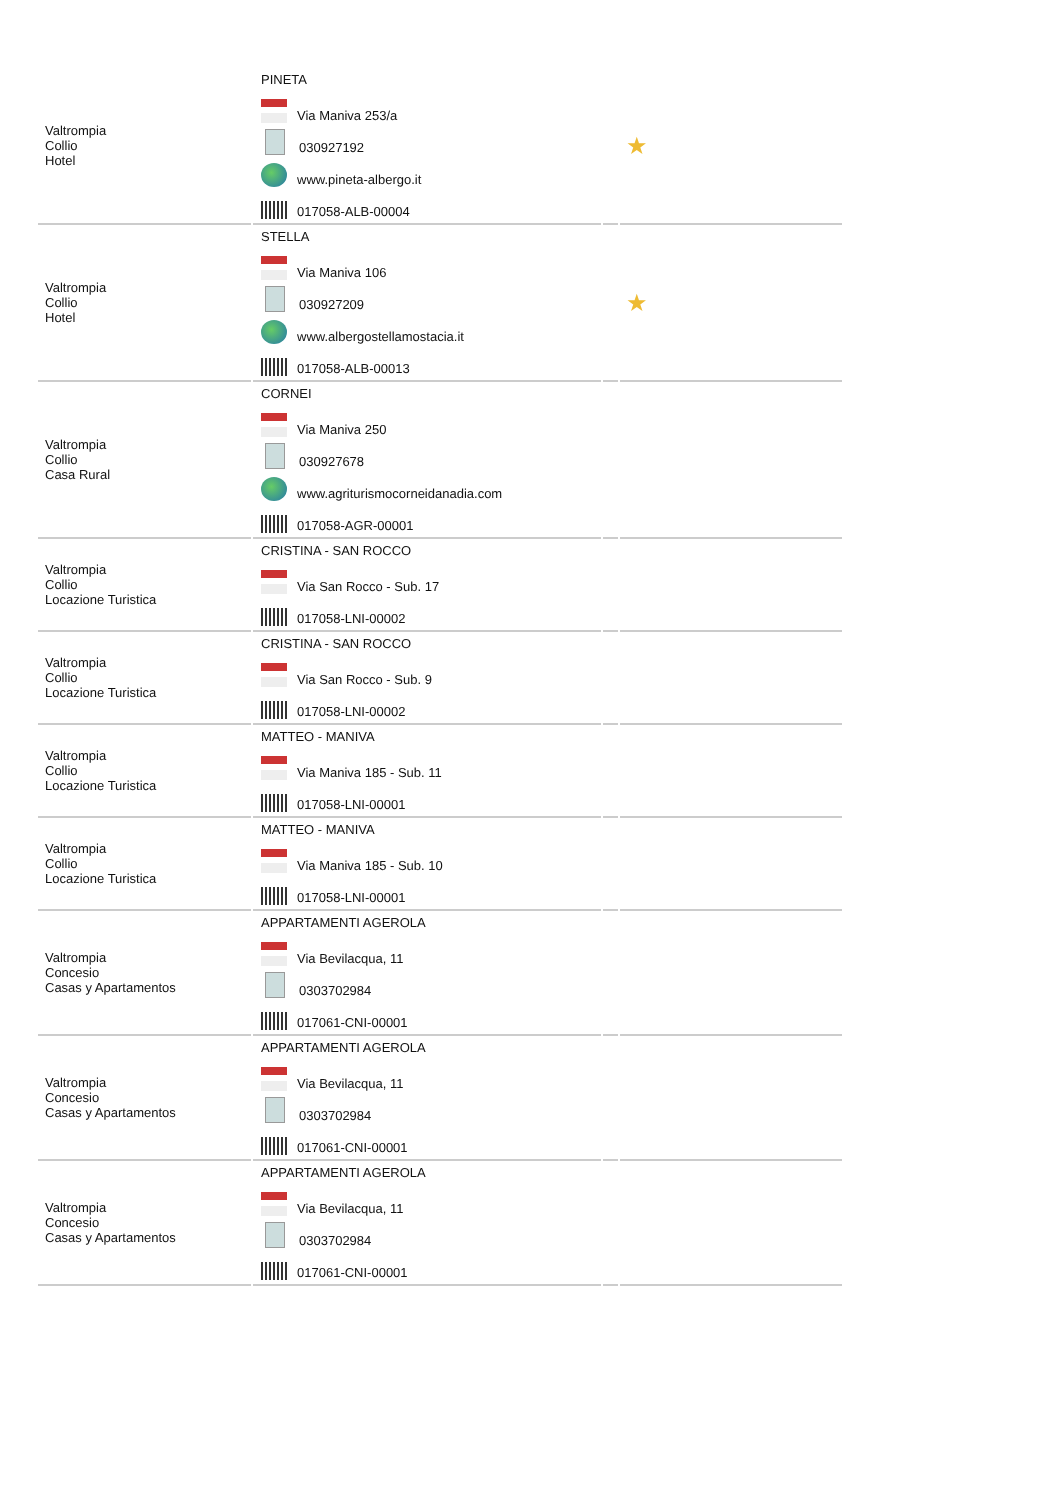| Valtrompia Collio Hotel | PINETA Via Maniva 253/a 030927192 www.pineta-albergo.it 017058-ALB-00004 | | ★ |
| Valtrompia Collio Hotel | STELLA Via Maniva 106 030927209 www.albergostellamostacia.it 017058-ALB-00013 | | ★ |
| Valtrompia Collio Casa Rural | CORNEI Via Maniva 250 030927678 www.agriturismocorneidanadia.com 017058-AGR-00001 | | |
| Valtrompia Collio Locazione Turistica | CRISTINA - SAN ROCCO Via San Rocco - Sub. 17 017058-LNI-00002 | | |
| Valtrompia Collio Locazione Turistica | CRISTINA - SAN ROCCO Via San Rocco - Sub. 9 017058-LNI-00002 | | |
| Valtrompia Collio Locazione Turistica | MATTEO - MANIVA Via Maniva 185 - Sub. 11 017058-LNI-00001 | | |
| Valtrompia Collio Locazione Turistica | MATTEO - MANIVA Via Maniva 185 - Sub. 10 017058-LNI-00001 | | |
| Valtrompia Concesio Casas y Apartamentos | APPARTAMENTI AGEROLA Via Bevilacqua, 11 0303702984 017061-CNI-00001 | | |
| Valtrompia Concesio Casas y Apartamentos | APPARTAMENTI AGEROLA Via Bevilacqua, 11 0303702984 017061-CNI-00001 | | |
| Valtrompia Concesio Casas y Apartamentos | APPARTAMENTI AGEROLA Via Bevilacqua, 11 0303702984 017061-CNI-00001 | | |